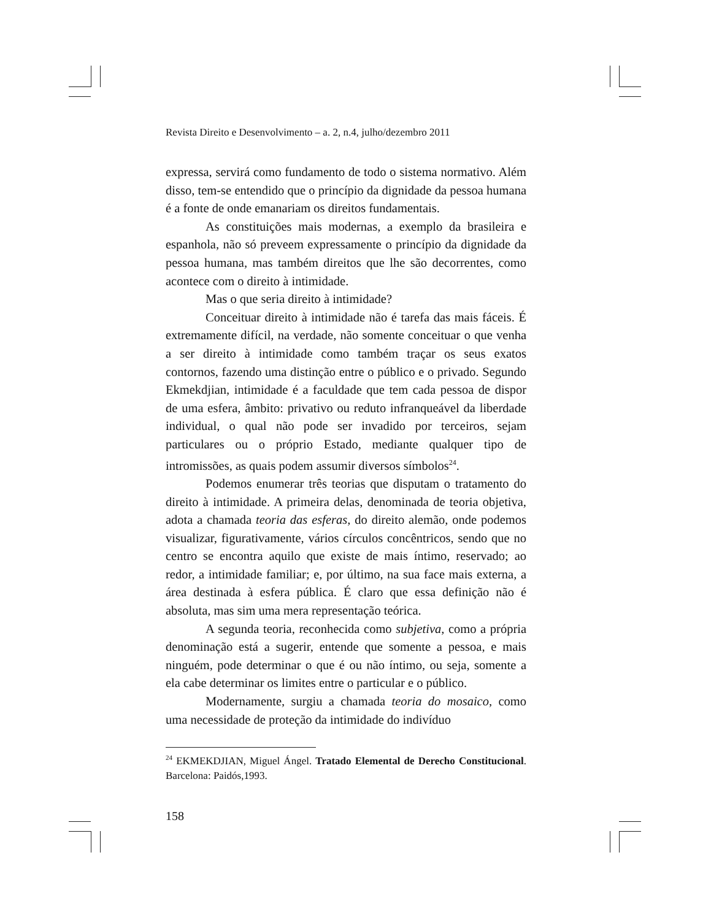Revista Direito e Desenvolvimento – a. 2, n.4, julho/dezembro 2011
expressa, servirá como fundamento de todo o sistema normativo. Além disso, tem-se entendido que o princípio da dignidade da pessoa humana é a fonte de onde emanariam os direitos fundamentais.
As constituições mais modernas, a exemplo da brasileira e espanhola, não só preveem expressamente o princípio da dignidade da pessoa humana, mas também direitos que lhe são decorrentes, como acontece com o direito à intimidade.
Mas o que seria direito à intimidade?
Conceituar direito à intimidade não é tarefa das mais fáceis. É extremamente difícil, na verdade, não somente conceituar o que venha a ser direito à intimidade como também traçar os seus exatos contornos, fazendo uma distinção entre o público e o privado. Segundo Ekmekdjian, intimidade é a faculdade que tem cada pessoa de dispor de uma esfera, âmbito: privativo ou reduto infranqueável da liberdade individual, o qual não pode ser invadido por terceiros, sejam particulares ou o próprio Estado, mediante qualquer tipo de intromissões, as quais podem assumir diversos símbolos<sup>24</sup>.
Podemos enumerar três teorias que disputam o tratamento do direito à intimidade. A primeira delas, denominada de teoria objetiva, adota a chamada teoria das esferas, do direito alemão, onde podemos visualizar, figurativamente, vários círculos concêntricos, sendo que no centro se encontra aquilo que existe de mais íntimo, reservado; ao redor, a intimidade familiar; e, por último, na sua face mais externa, a área destinada à esfera pública. É claro que essa definição não é absoluta, mas sim uma mera representação teórica.
A segunda teoria, reconhecida como subjetiva, como a própria denominação está a sugerir, entende que somente a pessoa, e mais ninguém, pode determinar o que é ou não íntimo, ou seja, somente a ela cabe determinar os limites entre o particular e o público.
Modernamente, surgiu a chamada teoria do mosaico, como uma necessidade de proteção da intimidade do indivíduo
<sup>24</sup> EKMEKDJIAN, Miguel Ángel. Tratado Elemental de Derecho Constitucional. Barcelona: Paidós,1993.
158